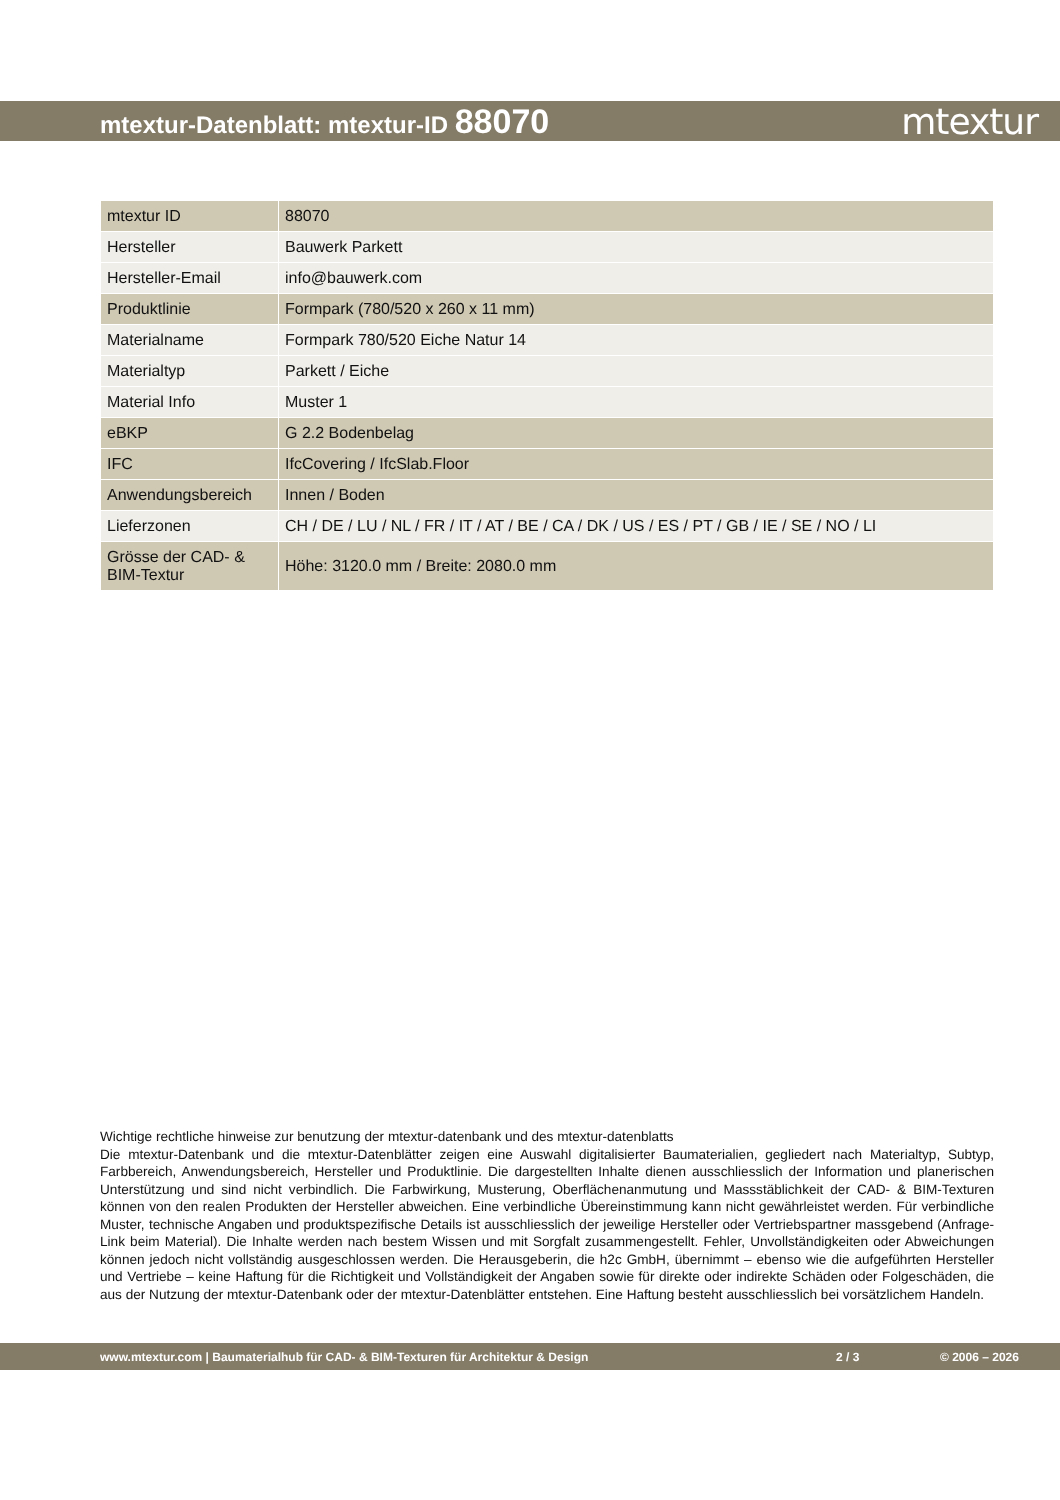mtextur-Datenblatt: mtextur-ID 88070
mtextur
| mtextur ID | 88070 |
| Hersteller | Bauwerk Parkett |
| Hersteller-Email | info@bauwerk.com |
| Produktlinie | Formpark (780/520 x 260 x 11 mm) |
| Materialname | Formpark 780/520 Eiche Natur 14 |
| Materialtyp | Parkett / Eiche |
| Material Info | Muster 1 |
| eBKP | G 2.2 Bodenbelag |
| IFC | IfcCovering / IfcSlab.Floor |
| Anwendungsbereich | Innen / Boden |
| Lieferzonen | CH / DE / LU / NL / FR / IT / AT / BE / CA / DK / US / ES / PT / GB / IE / SE / NO / LI |
| Grösse der CAD- & BIM-Textur | Höhe: 3120.0 mm / Breite: 2080.0 mm |
Wichtige rechtliche hinweise zur benutzung der mtextur-datenbank und des mtextur-datenblatts
Die mtextur-Datenbank und die mtextur-Datenblätter zeigen eine Auswahl digitalisierter Baumaterialien, gegliedert nach Materialtyp, Subtyp, Farbbereich, Anwendungsbereich, Hersteller und Produktlinie. Die dargestellten Inhalte dienen ausschliesslich der Information und planerischen Unterstützung und sind nicht verbindlich. Die Farbwirkung, Musterung, Oberflächenanmutung und Massstäblichkeit der CAD- & BIM-Texturen können von den realen Produkten der Hersteller abweichen. Eine verbindliche Übereinstimmung kann nicht gewährleistet werden. Für verbindliche Muster, technische Angaben und produktspezifische Details ist ausschliesslich der jeweilige Hersteller oder Vertriebspartner massgebend (Anfrage-Link beim Material). Die Inhalte werden nach bestem Wissen und mit Sorgfalt zusammengestellt. Fehler, Unvollständigkeiten oder Abweichungen können jedoch nicht vollständig ausgeschlossen werden. Die Herausgeberin, die h2c GmbH, übernimmt – ebenso wie die aufgeführten Hersteller und Vertriebe – keine Haftung für die Richtigkeit und Vollständigkeit der Angaben sowie für direkte oder indirekte Schäden oder Folgeschäden, die aus der Nutzung der mtextur-Datenbank oder der mtextur-Datenblätter entstehen. Eine Haftung besteht ausschliesslich bei vorsätzlichem Handeln.
www.mtextur.com | Baumaterialhub für CAD- & BIM-Texturen für Architektur & Design 2 / 3 © 2006 – 2026